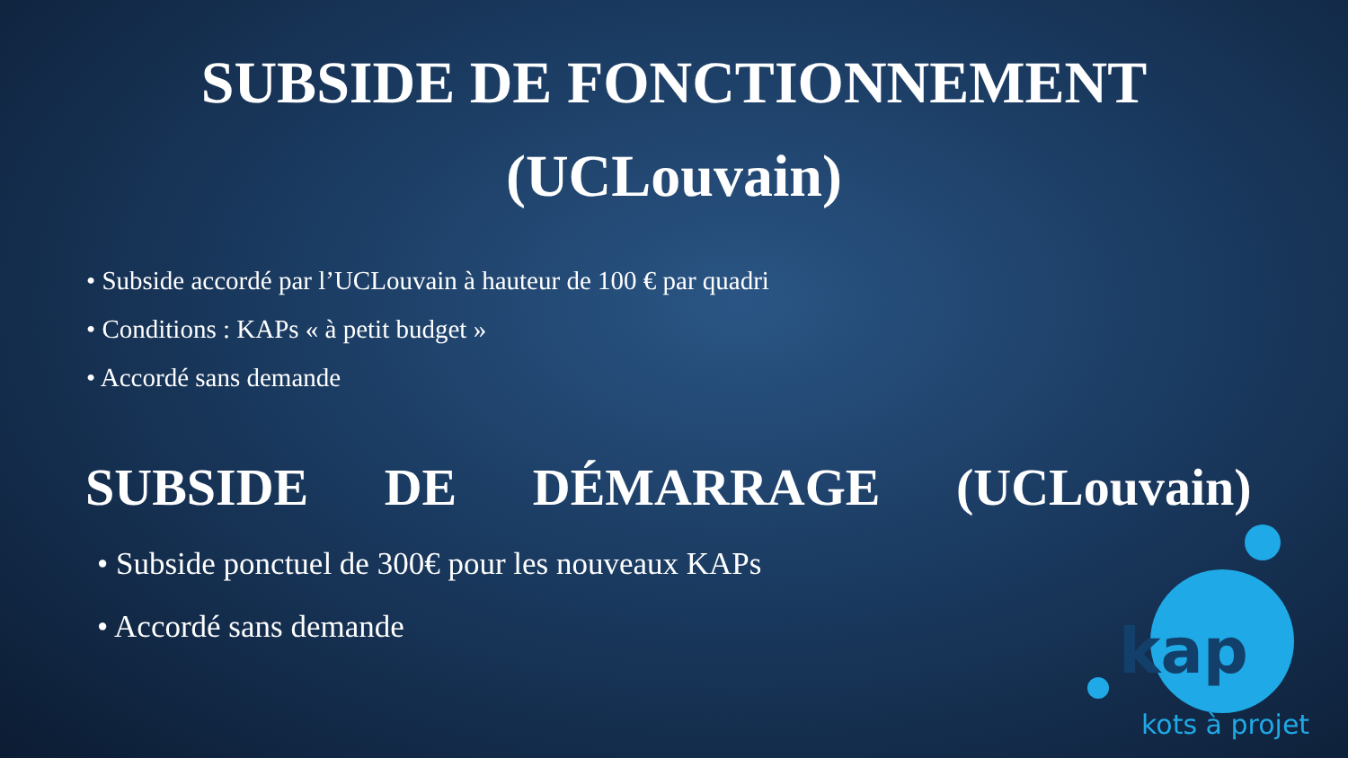SUBSIDE DE FONCTIONNEMENT
(UCLouvain)
• Subside accordé par l’UCLouvain à hauteur de 100 € par quadri
• Conditions : KAPs « à petit budget »
• Accordé sans demande
SUBSIDE DE DÉMARRAGE (UCLouvain)
• Subside ponctuel de 300€ pour les nouveaux KAPs
• Accordé sans demande
kap
kots à projet